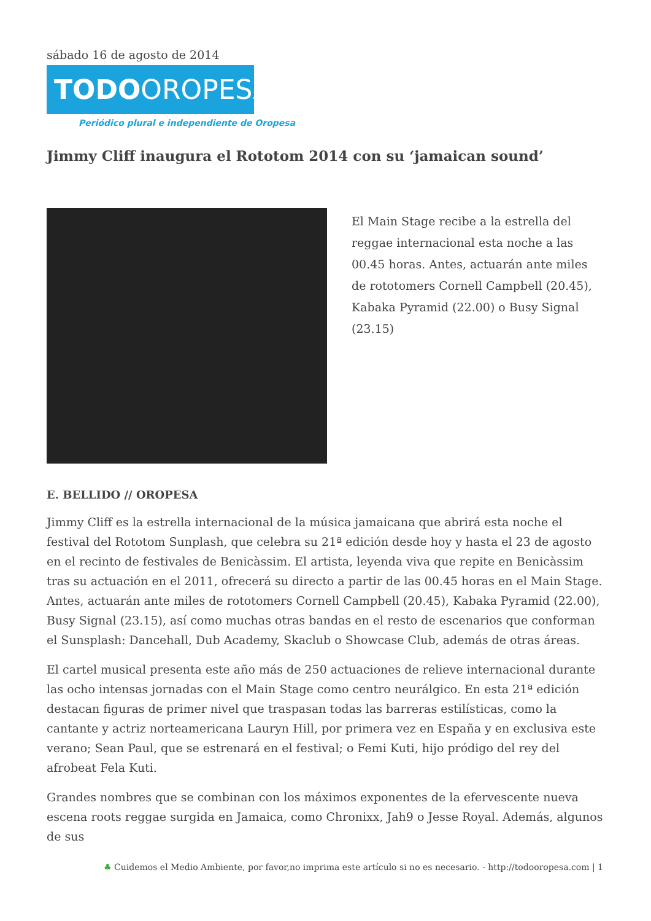sábado 16 de agosto de 2014
TODOOROPESA
Periódico plural e independiente de Oropesa
Jimmy Cliff inaugura el Rototom 2014 con su ‘jamaican sound’
El Main Stage recibe a la estrella del reggae internacional esta noche a las 00.45 horas. Antes, actuarán ante miles de rototomers Cornell Campbell (20.45), Kabaka Pyramid (22.00) o Busy Signal (23.15)
E. BELLIDO // OROPESA
Jimmy Cliff es la estrella internacional de la música jamaicana que abrirá esta noche el festival del Rototom Sunplash, que celebra su 21ª edición desde hoy y hasta el 23 de agosto en el recinto de festivales de Benicàssim. El artista, leyenda viva que repite en Benicàssim tras su actuación en el 2011, ofrecerá su directo a partir de las 00.45 horas en el Main Stage. Antes, actuarán ante miles de rototomers Cornell Campbell (20.45), Kabaka Pyramid (22.00), Busy Signal (23.15), así como muchas otras bandas en el resto de escenarios que conforman el Sunsplash: Dancehall, Dub Academy, Skaclub o Showcase Club, además de otras áreas.
El cartel musical presenta este año más de 250 actuaciones de relieve internacional durante las ocho intensas jornadas con el Main Stage como centro neurálgico. En esta 21ª edición destacan figuras de primer nivel que traspasan todas las barreras estilísticas, como la cantante y actriz norteamericana Lauryn Hill, por primera vez en España y en exclusiva este verano; Sean Paul, que se estrenará en el festival; o Femi Kuti, hijo pródigo del rey del afrobeat Fela Kuti.
Grandes nombres que se combinan con los máximos exponentes de la efervescente nueva escena roots reggae surgida en Jamaica, como Chronixx, Jah9 o Jesse Royal. Además, algunos de sus
♣ Cuidemos el Medio Ambiente, por favor,no imprima este artículo si no es necesario. - http://todooropesa.com | 1